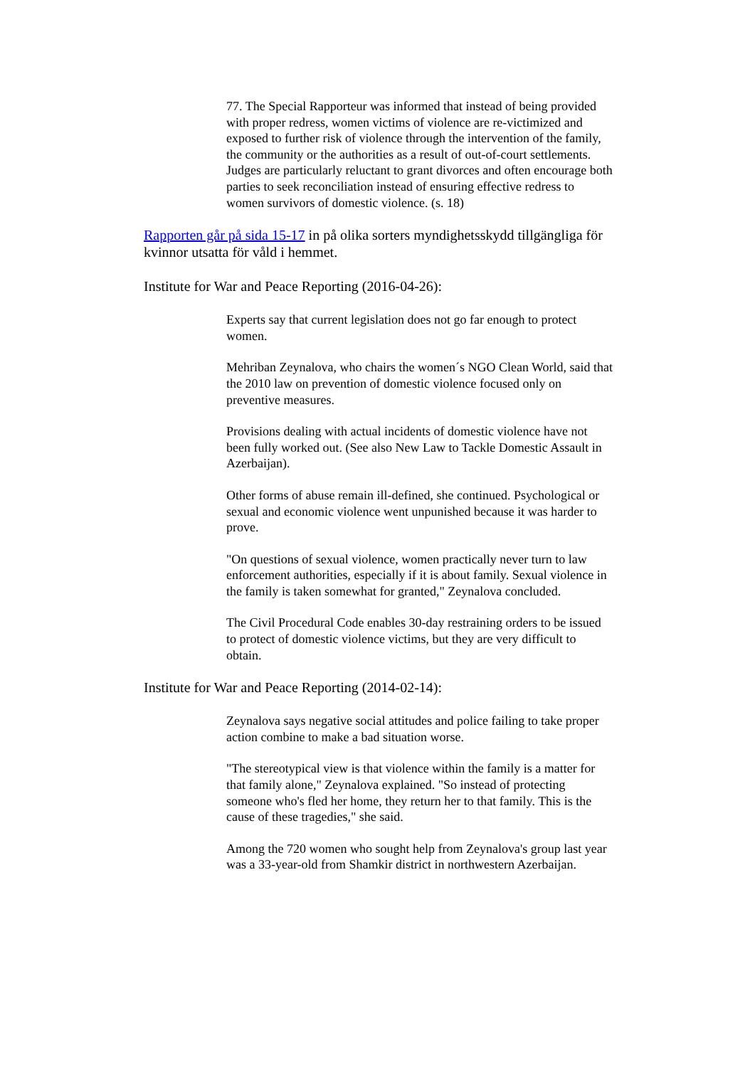77. The Special Rapporteur was informed that instead of being provided with proper redress, women victims of violence are re-victimized and exposed to further risk of violence through the intervention of the family, the community or the authorities as a result of out-of-court settlements. Judges are particularly reluctant to grant divorces and often encourage both parties to seek reconciliation instead of ensuring effective redress to women survivors of domestic violence. (s. 18)
Rapporten går på sida 15-17 in på olika sorters myndighetsskydd tillgängliga för kvinnor utsatta för våld i hemmet.
Institute for War and Peace Reporting (2016-04-26):
Experts say that current legislation does not go far enough to protect women.
Mehriban Zeynalova, who chairs the women´s NGO Clean World, said that the 2010 law on prevention of domestic violence focused only on preventive measures.
Provisions dealing with actual incidents of domestic violence have not been fully worked out. (See also New Law to Tackle Domestic Assault in Azerbaijan).
Other forms of abuse remain ill-defined, she continued. Psychological or sexual and economic violence went unpunished because it was harder to prove.
"On questions of sexual violence, women practically never turn to law enforcement authorities, especially if it is about family. Sexual violence in the family is taken somewhat for granted," Zeynalova concluded.
The Civil Procedural Code enables 30-day restraining orders to be issued to protect of domestic violence victims, but they are very difficult to obtain.
Institute for War and Peace Reporting (2014-02-14):
Zeynalova says negative social attitudes and police failing to take proper action combine to make a bad situation worse.
"The stereotypical view is that violence within the family is a matter for that family alone," Zeynalova explained. "So instead of protecting someone who's fled her home, they return her to that family. This is the cause of these tragedies," she said.
Among the 720 women who sought help from Zeynalova's group last year was a 33-year-old from Shamkir district in northwestern Azerbaijan.